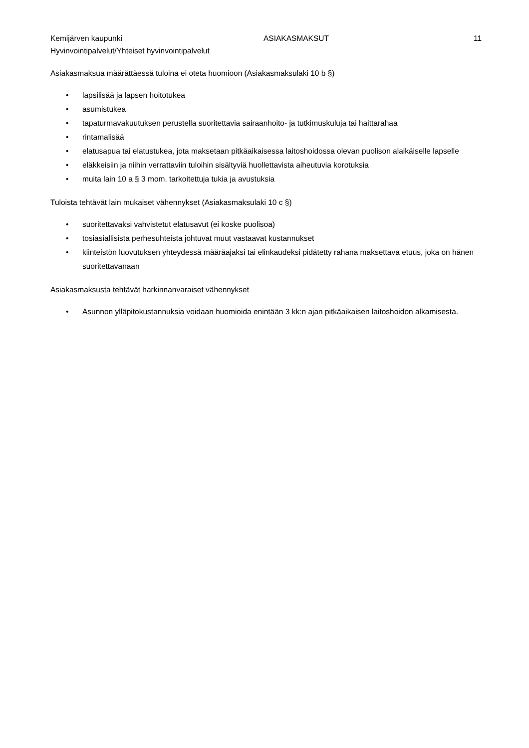Kemijärven kaupunki ASIAKASMAKSUT 11
Hyvinvointipalvelut/Yhteiset hyvinvointipalvelut
Asiakasmaksua määrättäessä tuloina ei oteta huomioon (Asiakasmaksulaki 10 b §)
• lapsilisää ja lapsen hoitotukea
• asumistukea
• tapaturmavakuutuksen perustella suoritettavia sairaanhoito- ja tutkimuskuluja tai haittarahaa
• rintamalisää
• elatusapua tai elatustukea, jota maksetaan pitkäaikaisessa laitoshoidossa olevan puolison alaikäiselle lapselle
• eläkkeisiin ja niihin verrattaviin tuloihin sisältyviä huollettavista aiheutuvia korotuksia
• muita lain 10 a § 3 mom. tarkoitettuja tukia ja avustuksia
Tuloista tehtävät lain mukaiset vähennykset (Asiakasmaksulaki 10 c §)
• suoritettavaksi vahvistetut elatusavut (ei koske puolisoa)
• tosiasiallisista perhesuhteista johtuvat muut vastaavat kustannukset
• kiinteistön luovutuksen yhteydessä määräajaksi tai elinkaudeksi pidätetty rahana maksettava etuus, joka on hänen suoritettavanaan
Asiakasmaksusta tehtävät harkinnanvaraiset vähennykset
• Asunnon ylläpitokustannuksia voidaan huomioida enintään 3 kk:n ajan pitkäaikaisen laitoshoidon alkamisesta.